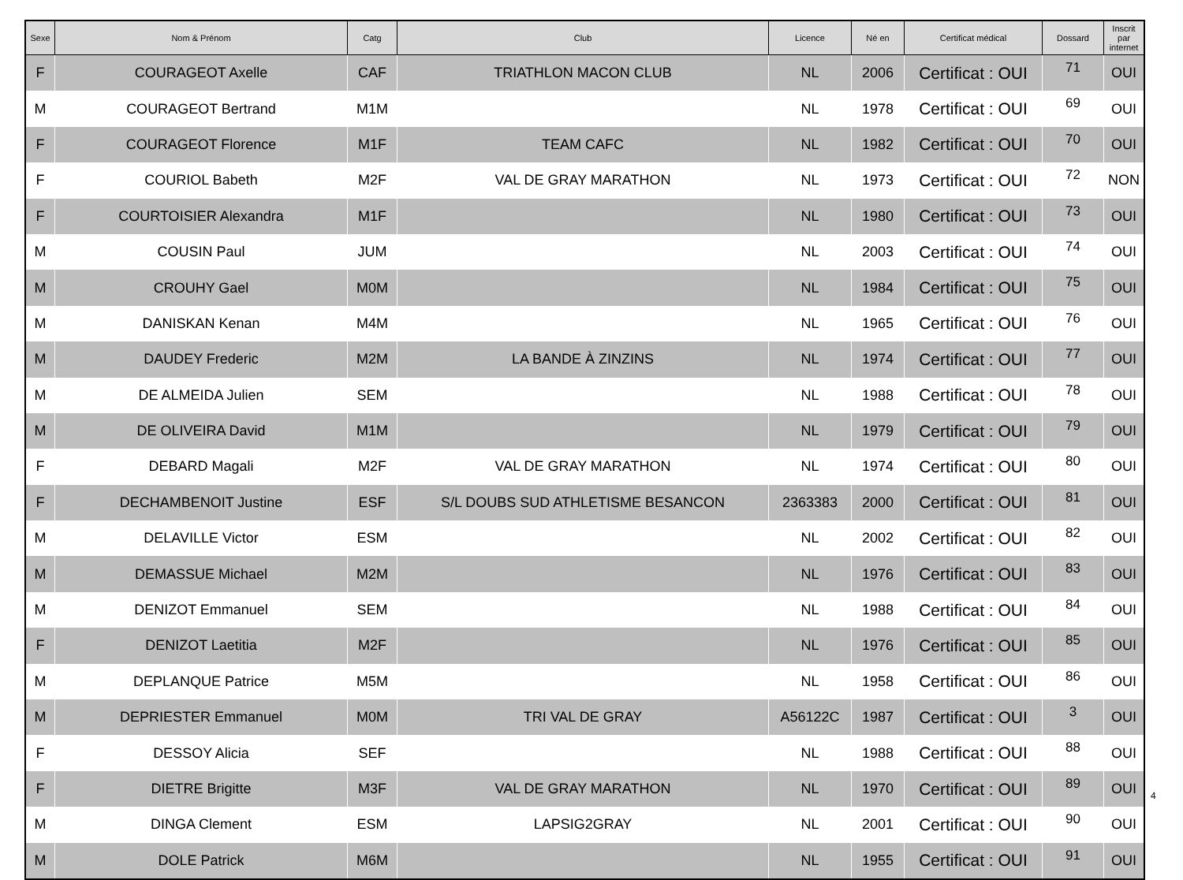| Sexe | Nom & Prénom | Catg | Club | Licence | Né en | Certificat médical | Dossard | Inscrit par internet |
| --- | --- | --- | --- | --- | --- | --- | --- | --- |
| F | COURAGEOT Axelle | CAF | TRIATHLON MACON CLUB | NL | 2006 | Certificat : OUI | 71 | OUI |
| M | COURAGEOT Bertrand | M1M | | NL | 1978 | Certificat : OUI | 69 | OUI |
| F | COURAGEOT Florence | M1F | TEAM CAFC | NL | 1982 | Certificat : OUI | 70 | OUI |
| F | COURIOL Babeth | M2F | VAL DE GRAY MARATHON | NL | 1973 | Certificat : OUI | 72 | NON |
| F | COURTOISIER Alexandra | M1F | | NL | 1980 | Certificat : OUI | 73 | OUI |
| M | COUSIN Paul | JUM | | NL | 2003 | Certificat : OUI | 74 | OUI |
| M | CROUHY Gael | M0M | | NL | 1984 | Certificat : OUI | 75 | OUI |
| M | DANISKAN Kenan | M4M | | NL | 1965 | Certificat : OUI | 76 | OUI |
| M | DAUDEY Frederic | M2M | LA BANDE À ZINZINS | NL | 1974 | Certificat : OUI | 77 | OUI |
| M | DE ALMEIDA Julien | SEM | | NL | 1988 | Certificat : OUI | 78 | OUI |
| M | DE OLIVEIRA David | M1M | | NL | 1979 | Certificat : OUI | 79 | OUI |
| F | DEBARD Magali | M2F | VAL DE GRAY MARATHON | NL | 1974 | Certificat : OUI | 80 | OUI |
| F | DECHAMBENOIT Justine | ESF | S/L DOUBS SUD ATHLETISME BESANCON | 2363383 | 2000 | Certificat : OUI | 81 | OUI |
| M | DELAVILLE Victor | ESM | | NL | 2002 | Certificat : OUI | 82 | OUI |
| M | DEMASSUE Michael | M2M | | NL | 1976 | Certificat : OUI | 83 | OUI |
| M | DENIZOT Emmanuel | SEM | | NL | 1988 | Certificat : OUI | 84 | OUI |
| F | DENIZOT Laetitia | M2F | | NL | 1976 | Certificat : OUI | 85 | OUI |
| M | DEPLANQUE Patrice | M5M | | NL | 1958 | Certificat : OUI | 86 | OUI |
| M | DEPRIESTER Emmanuel | M0M | TRI VAL DE GRAY | A56122C | 1987 | Certificat : OUI | 3 | OUI |
| F | DESSOY Alicia | SEF | | NL | 1988 | Certificat : OUI | 88 | OUI |
| F | DIETRE Brigitte | M3F | VAL DE GRAY MARATHON | NL | 1970 | Certificat : OUI | 89 | OUI |
| M | DINGA Clement | ESM | LAPSIG2GRAY | NL | 2001 | Certificat : OUI | 90 | OUI |
| M | DOLE Patrick | M6M | | NL | 1955 | Certificat : OUI | 91 | OUI |
4